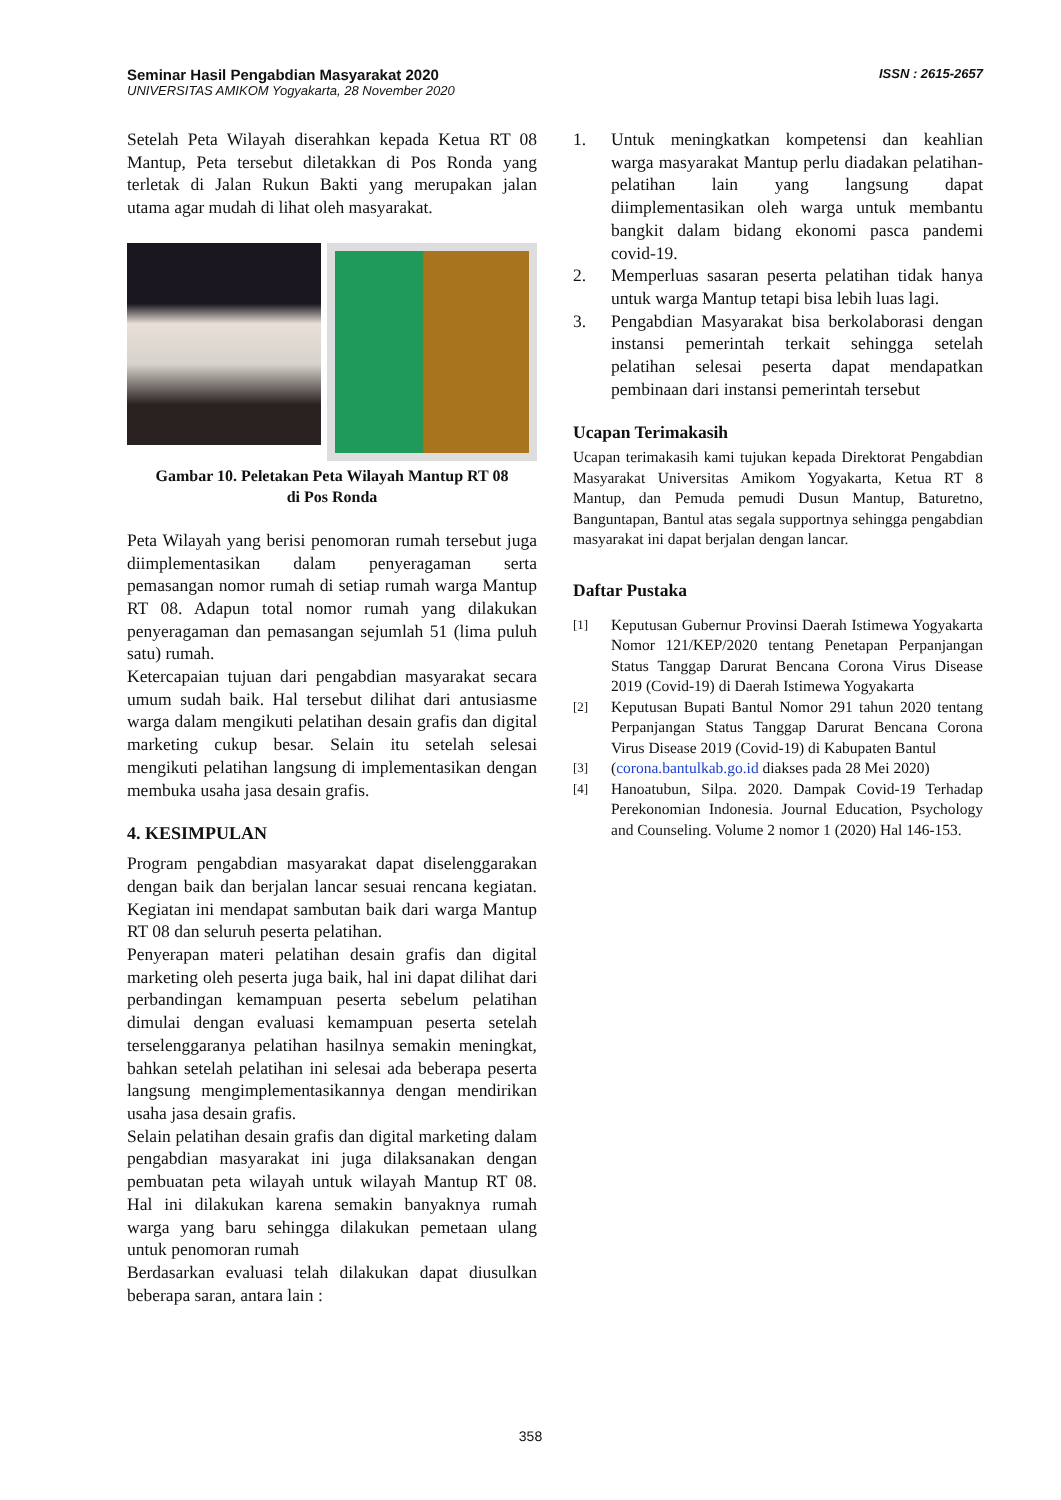Seminar Hasil Pengabdian Masyarakat 2020
UNIVERSITAS AMIKOM Yogyakarta, 28 November 2020
ISSN : 2615-2657
Setelah Peta Wilayah diserahkan kepada Ketua RT 08 Mantup, Peta tersebut diletakkan di Pos Ronda yang terletak di Jalan Rukun Bakti yang merupakan jalan utama agar mudah di lihat oleh masyarakat.
Gambar 10. Peletakan Peta Wilayah Mantup RT 08
di Pos Ronda
Peta Wilayah yang berisi penomoran rumah tersebut juga diimplementasikan dalam penyeragaman serta pemasangan nomor rumah di setiap rumah warga Mantup RT 08. Adapun total nomor rumah yang dilakukan penyeragaman dan pemasangan sejumlah 51 (lima puluh satu) rumah.
Ketercapaian tujuan dari pengabdian masyarakat secara umum sudah baik. Hal tersebut dilihat dari antusiasme warga dalam mengikuti pelatihan desain grafis dan digital marketing cukup besar. Selain itu setelah selesai mengikuti pelatihan langsung di implementasikan dengan membuka usaha jasa desain grafis.
4. KESIMPULAN
Program pengabdian masyarakat dapat diselenggarakan dengan baik dan berjalan lancar sesuai rencana kegiatan. Kegiatan ini mendapat sambutan baik dari warga Mantup RT 08 dan seluruh peserta pelatihan.
Penyerapan materi pelatihan desain grafis dan digital marketing oleh peserta juga baik, hal ini dapat dilihat dari perbandingan kemampuan peserta sebelum pelatihan dimulai dengan evaluasi kemampuan peserta setelah terselenggaranya pelatihan hasilnya semakin meningkat, bahkan setelah pelatihan ini selesai ada beberapa peserta langsung mengimplementasikannya dengan mendirikan usaha jasa desain grafis.
Selain pelatihan desain grafis dan digital marketing dalam pengabdian masyarakat ini juga dilaksanakan dengan pembuatan peta wilayah untuk wilayah Mantup RT 08. Hal ini dilakukan karena semakin banyaknya rumah warga yang baru sehingga dilakukan pemetaan ulang untuk penomoran rumah
Berdasarkan evaluasi telah dilakukan dapat diusulkan beberapa saran, antara lain :
1. Untuk meningkatkan kompetensi dan keahlian warga masyarakat Mantup perlu diadakan pelatihan-pelatihan lain yang langsung dapat diimplementasikan oleh warga untuk membantu bangkit dalam bidang ekonomi pasca pandemi covid-19.
2. Memperluas sasaran peserta pelatihan tidak hanya untuk warga Mantup tetapi bisa lebih luas lagi.
3. Pengabdian Masyarakat bisa berkolaborasi dengan instansi pemerintah terkait sehingga setelah pelatihan selesai peserta dapat mendapatkan pembinaan dari instansi pemerintah tersebut
Ucapan Terimakasih
Ucapan terimakasih kami tujukan kepada Direktorat Pengabdian Masyarakat Universitas Amikom Yogyakarta, Ketua RT 8 Mantup, dan Pemuda pemudi Dusun Mantup, Baturetno, Banguntapan, Bantul atas segala supportnya sehingga pengabdian masyarakat ini dapat berjalan dengan lancar.
Daftar Pustaka
[1] Keputusan Gubernur Provinsi Daerah Istimewa Yogyakarta Nomor 121/KEP/2020 tentang Penetapan Perpanjangan Status Tanggap Darurat Bencana Corona Virus Disease 2019 (Covid-19) di Daerah Istimewa Yogyakarta
[2] Keputusan Bupati Bantul Nomor 291 tahun 2020 tentang Perpanjangan Status Tanggap Darurat Bencana Corona Virus Disease 2019 (Covid-19) di Kabupaten Bantul
[3] (corona.bantulkab.go.id diakses pada 28 Mei 2020)
[4] Hanoatubun, Silpa. 2020. Dampak Covid-19 Terhadap Perekonomian Indonesia. Journal Education, Psychology and Counseling. Volume 2 nomor 1 (2020) Hal 146-153.
358